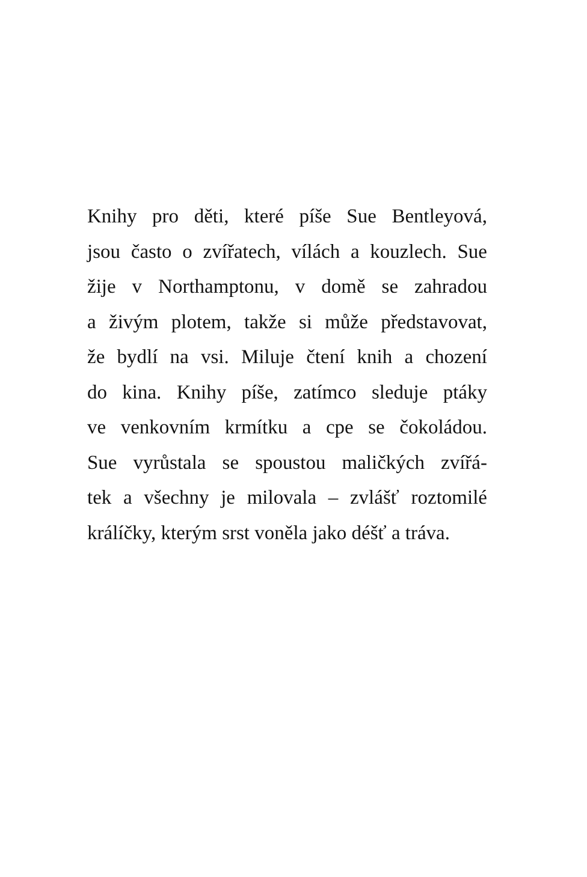Knihy pro děti, které píše Sue Bentleyová,
jsou často o zvířatech, vílách a kouzlech. Sue
žije v Northamptonu, v domě se zahradou
a živým plotem, takže si může představovat,
že bydlí na vsi. Miluje čtení knih a chození
do kina. Knihy píše, zatímco sleduje ptáky
ve venkovním krmítku a cpe se čokoládou.
Sue vyrůstala se spoustou maličkých zvířá-
tek a všechny je milovala – zvlášť roztomilé
králíčky, kterým srst voněla jako déšť a tráva.